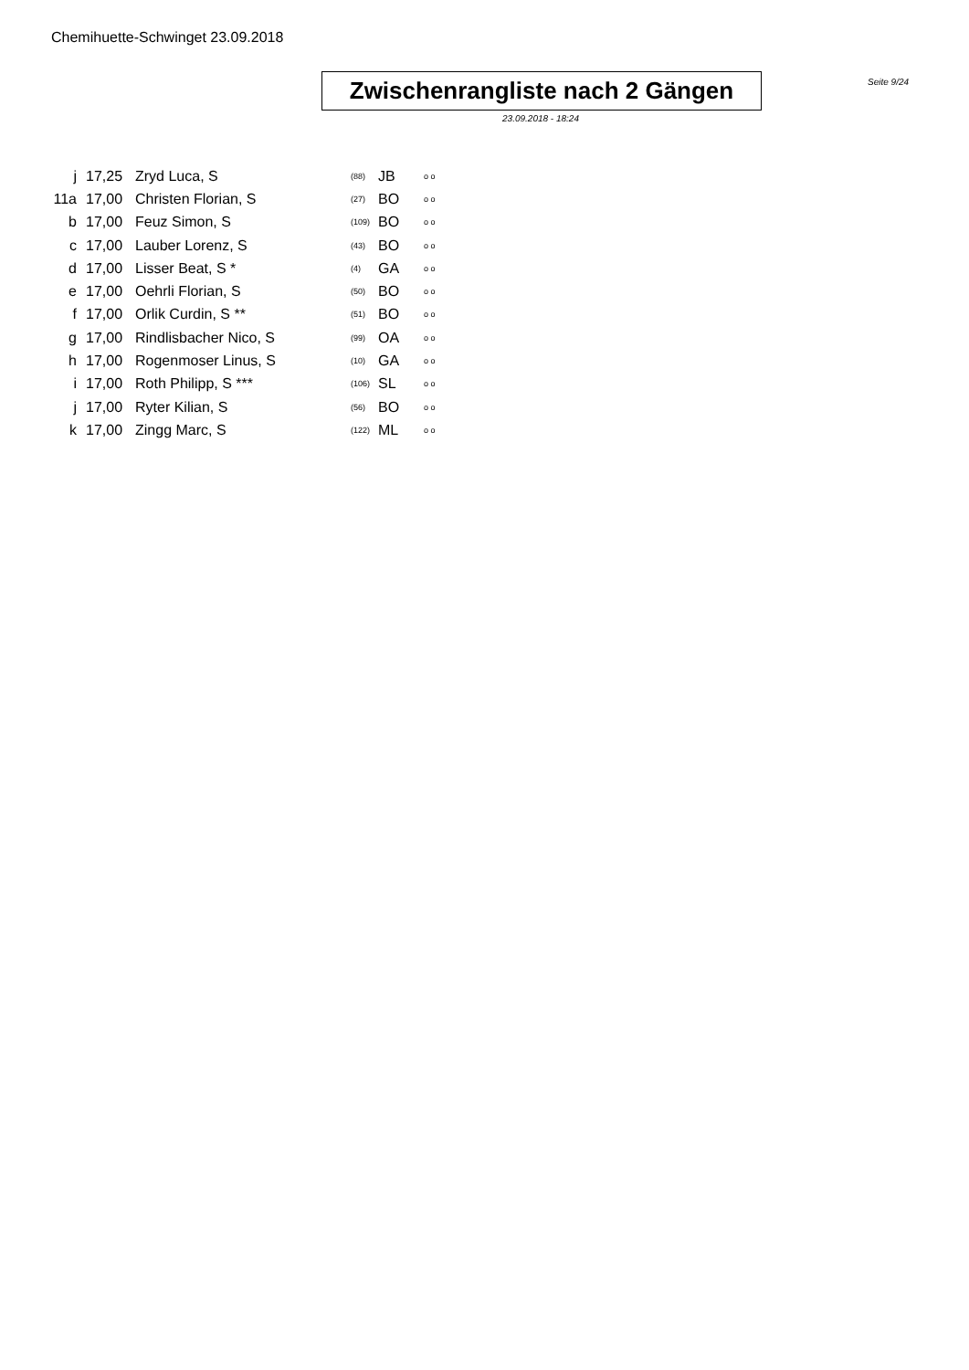Chemihuette-Schwinget 23.09.2018
Zwischenrangliste nach 2 Gängen
Seite 9/24
23.09.2018 - 18:24
| j | 17,25 | Zryd Luca, S | (88) | JB | o o |
| 11a | 17,00 | Christen Florian, S | (27) | BO | o o |
| b | 17,00 | Feuz Simon, S | (109) | BO | o o |
| c | 17,00 | Lauber Lorenz, S | (43) | BO | o o |
| d | 17,00 | Lisser Beat, S * | (4) | GA | o o |
| e | 17,00 | Oehrli Florian, S | (50) | BO | o o |
| f | 17,00 | Orlik Curdin, S ** | (51) | BO | o o |
| g | 17,00 | Rindlisbacher Nico, S | (99) | OA | o o |
| h | 17,00 | Rogenmoser Linus, S | (10) | GA | o o |
| i | 17,00 | Roth Philipp, S *** | (106) | SL | o o |
| j | 17,00 | Ryter Kilian, S | (56) | BO | o o |
| k | 17,00 | Zingg Marc, S | (122) | ML | o o |